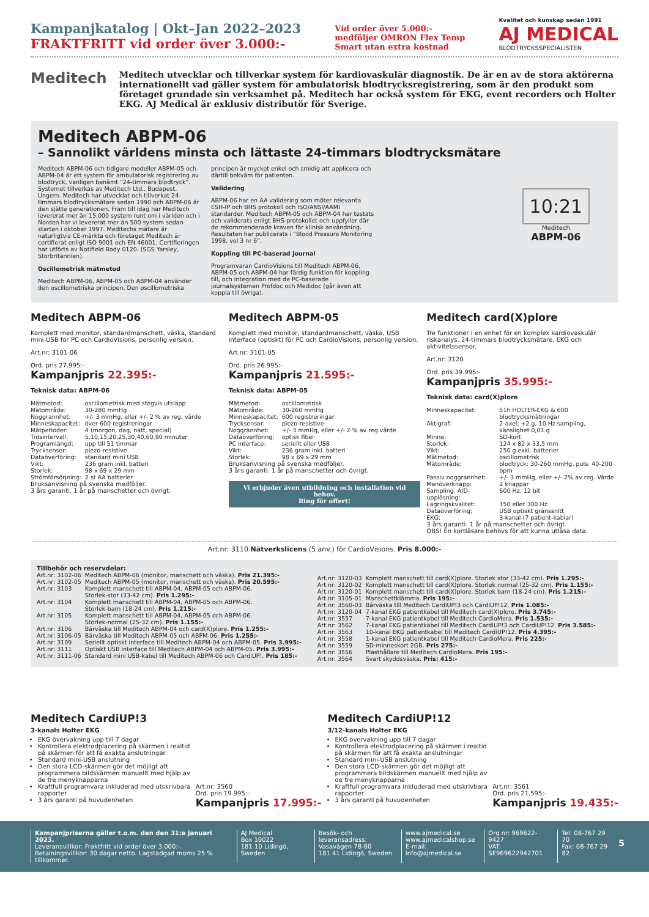Kampanjkatalog | Okt–Jan 2022–2023
FRAKTFRITT vid order över 3.000:-
Vid order över 5.000:-
medföljer OMRON Flex Temp
Smart utan extra kostnad
Kvalitet och kunskap sedan 1991
AJ MEDICAL
BLODTRYCKSSPECIALISTEN
Meditech
Meditech utvecklar och tillverkar system för kardiovaskulär diagnostik. De är en av de stora aktörerna internationellt vad gäller system för ambulatorisk blodtrycksregistrering, som är den produkt som företaget grundade sin verksamhet på. Meditech har också system för EKG, event recorders och Holter EKG. AJ Medical är exklusiv distributör för Sverige.
Meditech ABPM-06
– Sannolikt världens minsta och lättaste 24-timmars blodtrycksmätare
Meditech ABPM-06 och tidigare modeller ABPM-05 och ABPM-04 är ett system för ambulatorisk registrering av blodtryck, vanligen benämt ”24-timmars blodtryck”. Systemet tillverkas av Meditech Ltd., Budapest, Ungern. Meditech har utvecklat och tillverkat 24-timmars blodtrycksmätare sedan 1990 och ABPM-06 är den sjätte generationen. Fram till idag har Meditech levererat mer än 15.000 system runt om i världen och i Norden har vi levererat mer än 500 system sedan starten i oktober 1997. Meditechs mätare är naturligtvis CE-märkta och företaget Meditech är certifierat enligt ISO 9001 och EN 46001. Certifieringen har utförts av Notifield Body 0120. (SGS Yarsley, Storbritannien).
Oscillometrisk mätmetod
Meditech ABPM-06, ABPM-05 och ABPM-04 använder den oscillometriska principen. Den oscillometriska principen är mycket enkel och smidig att applicera och därtill bekväm för patienten.
Validering
ABPM-06 har en AA validering som möter relevanta ESH-IP och BHS protokoll och ISO/ANSI/AAMI standarder. Meditech ABPM-05 och ABPM-04 har testats och validerats enligt BHS-protokollet och uppfyller där de rekommenderade kraven för klinisk användning. Resultaten har publicerats i ”Blood Pressure Monitoring 1998, vol 3 nr 6”.
Koppling till PC-baserad journal
Programvaran CardioVisions till Meditech ABPM-06, ABPM-05 och ABPM-04 har färdig funktion för koppling till, och integration med de PC-baserade journalsystemen Profdoc och Medidoc (går även att koppla till övriga).
10:21
Meditech
ABPM-06
Meditech ABPM-06
Komplett med monitor, standardmanschett, väska, standard mini-USB för PC och CardioVisions, personlig version.
Art.nr: 3101-06
Ord. pris 27.995:-
Kampanjpris 22.395:-
Teknisk data: ABPM-06
| Mätmetod: | oscillometrisk med stegvis utsläpp |
| Mätområde: | 30-280 mmHg |
| Noggrannhet: | +/- 3 mmHg, eller +/- 2 % av reg. värde |
| Minneskapacitet: | över 600 registreringar |
| Mätperioder: | 4 (morgon, dag, natt, special) |
| Tidsintervall: | 5,10,15,20,25,30,40,60,90 minuter |
| Programlängd: | upp till 51 timmar |
| Trycksensor: | piezo-resistive |
| Dataöverföring: | standard mini USB |
| Vikt: | 236 gram inkl. batteri |
| Storlek: | 98 x 69 x 29 mm |
| Strömförsörjning: | 2 st AA batterier |
Bruksanvisning på svenska medföljer.
3 års garanti. 1 år på manschetter och övrigt.
Meditech ABPM-05
Komplett med monitor, standardmanschett, väska, USB interface (optiskt) för PC och CardioVisions, personlig version.
Art.nr: 3101-05
Ord. pris 26.995:-
Kampanjpris 21.595:-
Teknisk data: ABPM-05
| Mätmetod: | oscillometrisk |
| Mätområde: | 30-260 mmHg |
| Minneskapacitet: | 600 registreringar |
| Trycksensor: | piezo-resistive |
| Noggrannhet: | +/- 3 mmHg, eller +/- 2 % av reg.värde |
| Dataöverföring: | optisk fiber |
| PC interface: | seriellt eller USB |
| Vikt: | 236 gram inkl. batteri |
| Storlek: | 98 x 69 x 29 mm |
Bruksanvisning på svenska medföljer.
3 års garanti. 1 år på manschetter och övrigt.
Vi erbjuder även utbildning och installation vid behov.
Ring för offert!
Meditech card(X)plore
Tre funktioner i en enhet för en komplex kardiovaskulär riskanalys. 24-timmars blodtrycksmätare, EKG och aktivitetssensor.
Art.nr: 3120
Ord. pris 39.995:-
Kampanjpris 35.995:-
Teknisk data: card(X)plore
| Minneskapacitet: | 51h HOLTER-EKG & 600 blodtrycksmätningar |
| Aktigraf: | 2-axel, +2 g, 10 Hz sampling, känslighet 0,01 g |
| Minne: | SD-kort |
| Storlek: | 124 x 82 x 33,5 mm |
| Vikt: | 250 g exkl. batterier |
| Mätmetod: | oscillometrisk |
| Mätområde: | blodtryck: 30-260 mmHg, puls: 40-200 bpm |
| Passiv noggrannhet: | +/- 3 mmHg, eller +/- 2% av reg. Värde |
| Manöverknapp: | 2 knappar |
| Sampling, A/D-upplösning: | 600 Hz, 12 bit |
| Lagringskvalitet: | 150 eller 300 Hz |
| Dataöverföring: | USB optiskt gränssnitt |
| EKG: | 3-kanal (7 patient-kablar) |
3 års garanti. 1 år på manschetter och övrigt.
OBS! En kortläsare behövs för att kunna utläsa data.
Art.nr: 3110 Nätverkslicens (5 anv.) för CardioVisions. Pris 8.000:-
Tillbehör och reservdelar:
| Art.nr: 3102-06 | Meditech ABPM-06 (monitor, manschett och väska). Pris 21.395:- |
| Art.nr: 3102-05 | Meditech ABPM-05 (monitor, manschett och väska). Pris 20.595:- |
| Art.nr: 3103 | Komplett manschett till ABPM-04, ABPM-05 och ABPM-06. Storlek-stor (33-42 cm). Pris 1.295:- |
| Art.nr: 3104 | Komplett manschett till ABPM-04, ABPM-05 och ABPM-06. Storlek-barn (18-24 cm). Pris 1.215:- |
| Art.nr: 3105 | Komplett manschett till ABPM-04, ABPM-05 och ABPM-06. Storlek-normal (25-32 cm). Pris 1.155:- |
| Art.nr: 3106 | Bärväska till Meditech ABPM-04 och card(X)plore. Pris 1.255:- |
| Art.nr: 3106-05 | Bärväska till Meditech ABPM-05 och ABPM-06. Pris 1.255:- |
| Art.nr: 3109 | Seriellt optiskt interface till Meditech ABPM-04 och ABPM-05. Pris 3.995:- |
| Art.nr: 3111 | Optiskt USB interface till Meditech ABPM-04 och ABPM-05. Pris 3.995:- |
| Art.nr: 3111-06 | Standard mini USB-kabel till Meditech ABPM-06 och CardiUP!. Pris 185:- |
| Art.nr: 3120-03 | Komplett manschett till card(X)plore. Storlek stor (33-42 cm). Pris 1.295:- |
| Art.nr: 3120-02 | Komplett manschett till card(X)plore. Storlek normal (25-32 cm). Pris 1.155:- |
| Art.nr: 3120-01 | Komplett manschett till card(X)plore. Storlek barn (18-24 cm). Pris 1.215:- |
| Art.nr: 3105-01 | Manschettklämma. Pris 195:- |
| Art.nr: 3560-03 | Bärväska till Meditech CardiUP!3 och CardiUP!12. Pris 1.085:- |
| Art.nr: 3120-04 | 7-kanal EKG patientkabel till Meditech card(X)plore. Pris 3.745:- |
| Art.nr: 3557 | 7-kanal EKG patientkabel till Meditech CardioMera. Pris 1.535:- |
| Art.nr: 3562 | 7-kanal EKG patientkabel till Meditech CardiUP!3 och CardiUP!12. Pris 3.585:- |
| Art.nr: 3563 | 10-kanal EKG patientkabel till Meditech CardiUP!12. Pris 4.395:- |
| Art.nr: 3558 | 1-kanal EKG patientkabel till Meditech CardioMera. Pris 225:- |
| Art.nr: 3559 | SD-minneskort 2GB. Pris 275:- |
| Art.nr: 3556 | Plasthållare till Meditech CardioMera. Pris 195:- |
| Art.nr: 3564 | Svart skyddsväska. Pris: 415:- |
Meditech CardiUP!3
3-kanals Holter EKG
EKG övervakning upp till 7 dagar
Kontrollera elektrodplacering på skärmen i realtid på skärmen för att få exakta anslutningar
Standard mini-USB anslutning
Den stora LCD-skärmen gör det möjligt att programmera bildskärmen manuellt med hjälp av de tre menyknapparna
Kraftfull programvara inkluderad med utskrivbara rapporter
3 års garanti på huvudenheten
Art.nr: 3560
Ord. pris 19.995:-
Kampanjpris 17.995:-
Meditech CardiUP!12
3/12-kanals Holter EKG
EKG övervakning upp till 7 dagar
Kontrollera elektrodplacering på skärmen i realtid på skärmen för att få exakta anslutningar
Standard mini-USB anslutning
Den stora LCD-skärmen gör det möjligt att programmera bildskärmen manuellt med hjälp av de tre menyknapparna
Kraftfull programvara inkluderad med utskrivbara rapporter
3 års garanti på huvudenheten
Art.nr: 3561
Ord. pris 21.595:-
Kampanjpris 19.435:-
Kampanjpriserna gäller t.o.m. den den 31:a januari 2023.
Leveransvillkor: Fraktfritt vid order över 3.000:-.
Betalningsvillkor: 30 dagar netto. Lagstadgad moms 25 % tillkommer.
AJ Medical
Box 10022
181 10 Lidingö, Sweden
Besök- och leveransadress:
Vasavägen 78-80
181 41 Lidingö, Sweden
www.ajmedical.se
www.ajmedicalshop.se
E-mail: info@ajmedical.se
Org nr: 969622-9427
VAT: SE969622942701
Tel: 08-767 29 70
Fax: 08-767 29 82
5